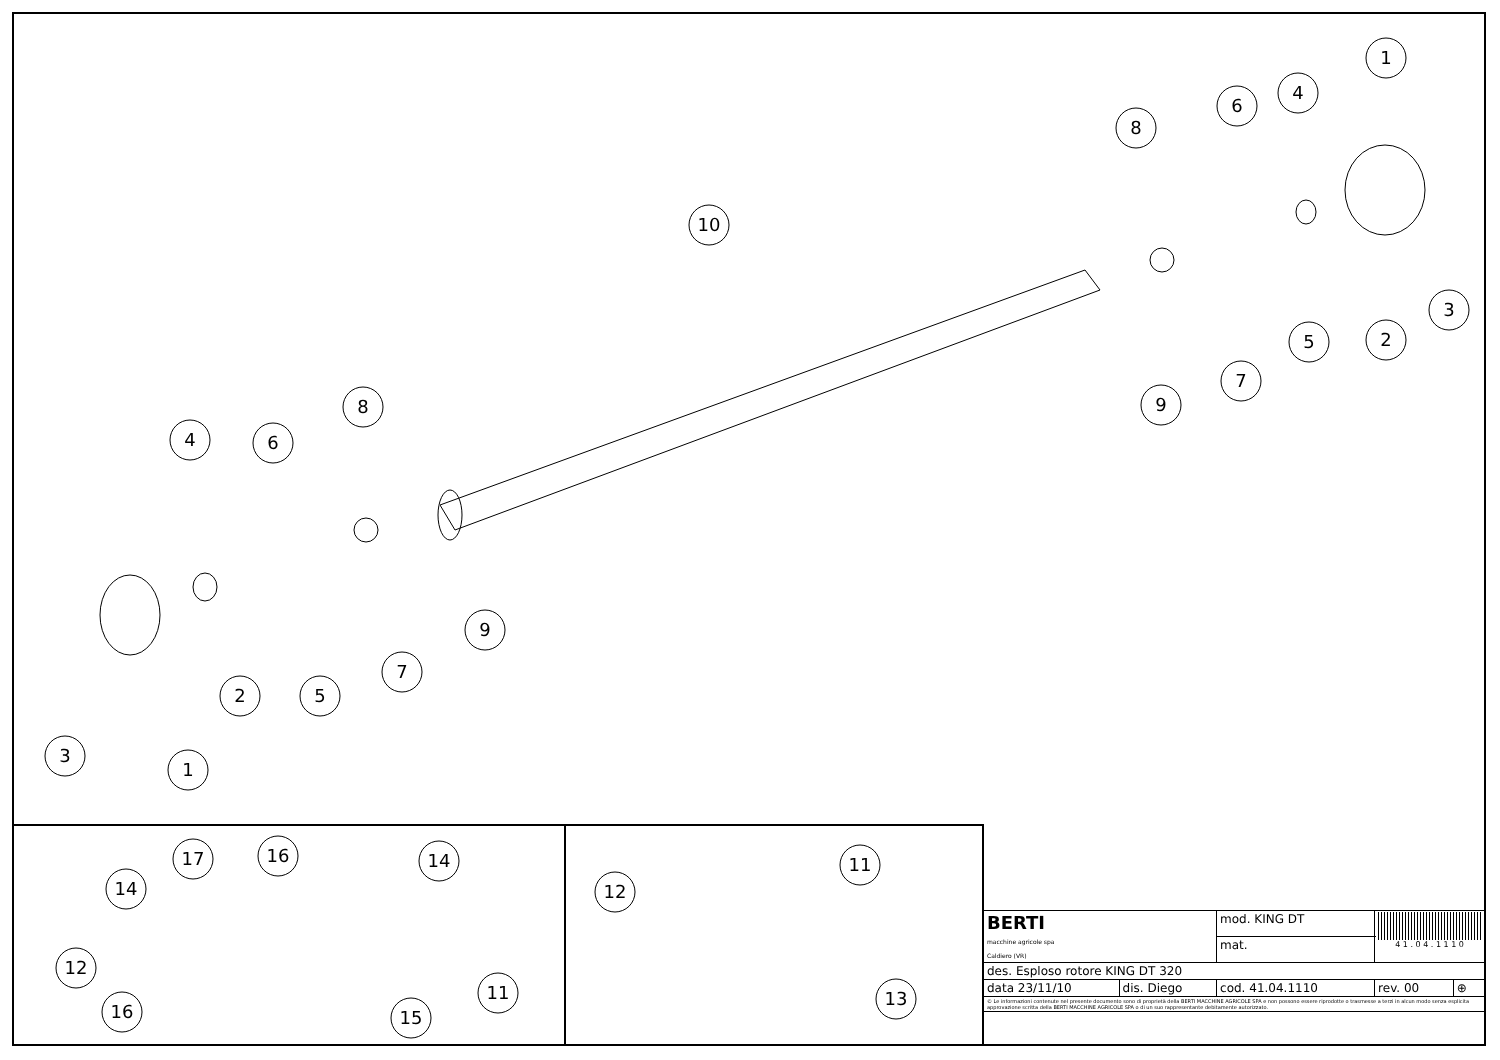1
4
6
8
10
3
2
5
7
9
8
4
6
9
7
5
2
3
1
17
16
14
14
12
11
16
15
11
12
13
| BERTI macchine agricole spa Caldiero (VR) | | mod. KING DT | 4 1 . 0 4 . 1 1 1 0 | |
| | | mat. | | |
| des. Esploso rotore KING DT 320 | | | | |
| data 23/11/10 | dis. Diego | cod. 41.04.1110 | rev. 00 | ⊕ |
| © Le informazioni contenute nel presente documento sono di proprietà della BERTI MACCHINE AGRICOLE SPA e non possono essere riprodotte o trasmesse a terzi in alcun modo senza esplicita approvazione scritta della BERTI MACCHINE AGRICOLE SPA o di un suo rappresentante debitamente autorizzato. | | | | |